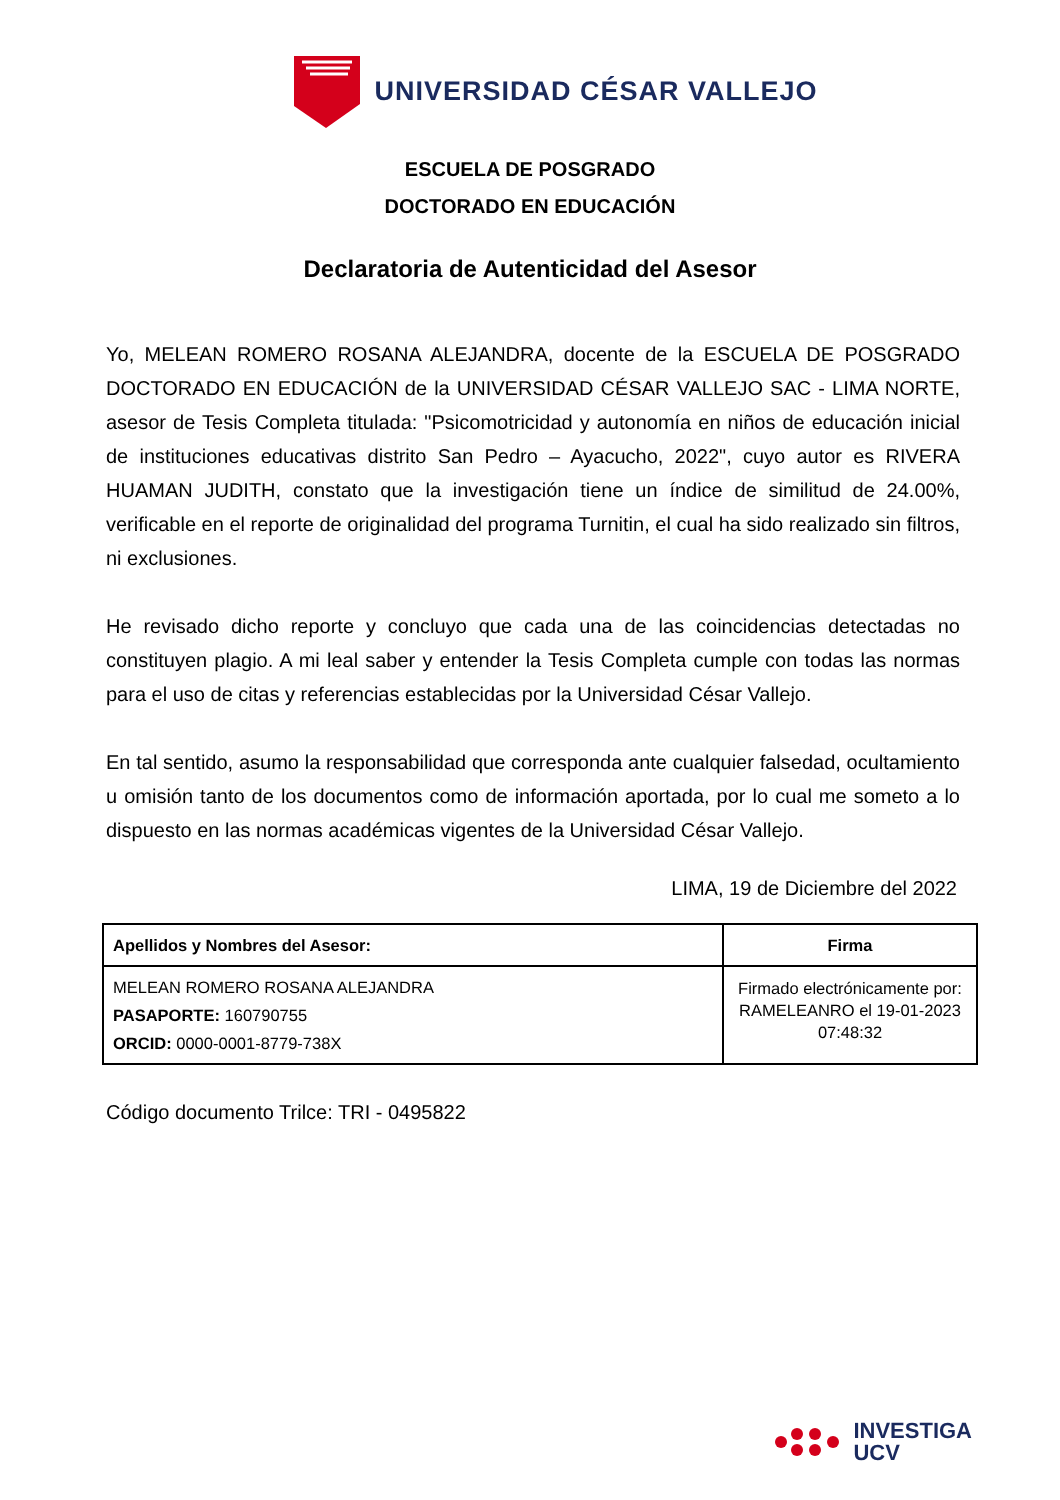UNIVERSIDAD CÉSAR VALLEJO
ESCUELA DE POSGRADO
DOCTORADO EN EDUCACIÓN
Declaratoria de Autenticidad del Asesor
Yo, MELEAN ROMERO ROSANA ALEJANDRA, docente de la ESCUELA DE POSGRADO DOCTORADO EN EDUCACIÓN de la UNIVERSIDAD CÉSAR VALLEJO SAC - LIMA NORTE, asesor de Tesis Completa titulada: "Psicomotricidad y autonomía en niños de educación inicial de instituciones educativas distrito San Pedro – Ayacucho, 2022", cuyo autor es RIVERA HUAMAN JUDITH, constato que la investigación tiene un índice de similitud de 24.00%, verificable en el reporte de originalidad del programa Turnitin, el cual ha sido realizado sin filtros, ni exclusiones.
He revisado dicho reporte y concluyo que cada una de las coincidencias detectadas no constituyen plagio. A mi leal saber y entender la Tesis Completa cumple con todas las normas para el uso de citas y referencias establecidas por la Universidad César Vallejo.
En tal sentido, asumo la responsabilidad que corresponda ante cualquier falsedad, ocultamiento u omisión tanto de los documentos como de información aportada, por lo cual me someto a lo dispuesto en las normas académicas vigentes de la Universidad César Vallejo.
LIMA, 19 de Diciembre del 2022
| Apellidos y Nombres del Asesor: | Firma |
| --- | --- |
| MELEAN ROMERO ROSANA ALEJANDRA PASAPORTE: 160790755 ORCID: 0000-0001-8779-738X | Firmado electrónicamente por: RAMELEANRO el 19-01-2023 07:48:32 |
Código documento Trilce: TRI - 0495822
INVESTIGA
UCV